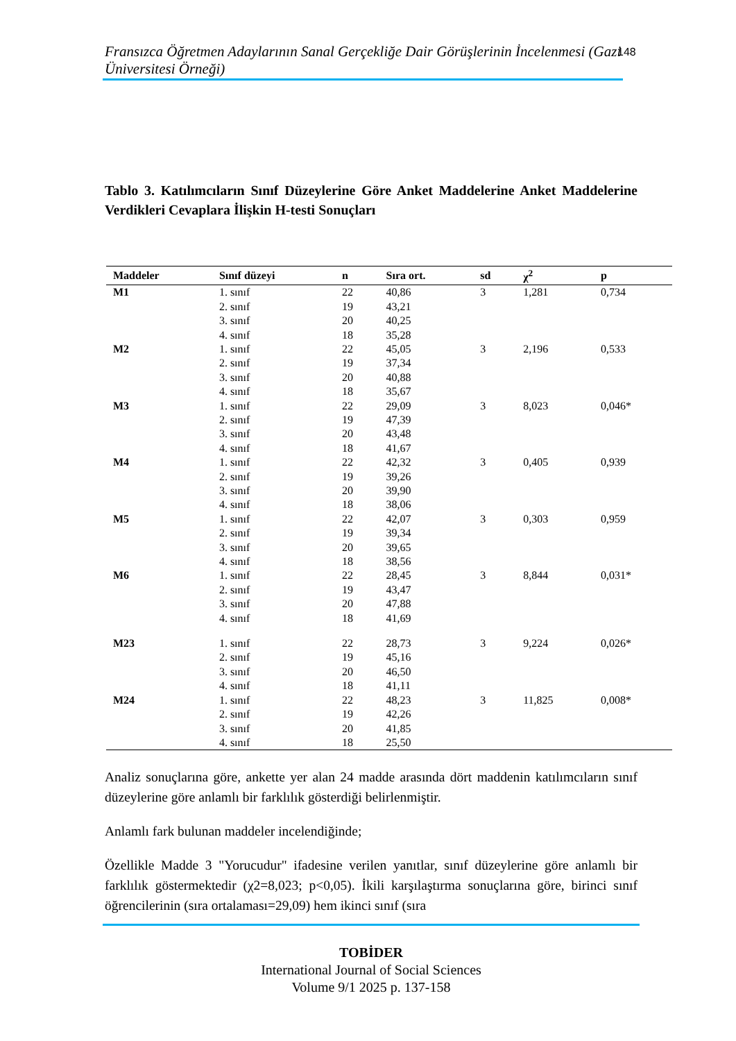Fransızca Öğretmen Adaylarının Sanal Gerçekliğe Dair Görüşlerinin İncelenmesi (Gazi Üniversitesi Örneği)
148
Tablo 3. Katılımcıların Sınıf Düzeylerine Göre Anket Maddelerine Anket Maddelerine Verdikleri Cevaplara İlişkin H-testi Sonuçları
| Maddeler | Sınıf düzeyi | n | Sıra ort. | sd | χ<sup>2</sup> | p |
| --- | --- | --- | --- | --- | --- | --- |
| M1 | 1. sınıf | 22 | 40,86 | 3 | 1,281 | 0,734 |
| | 2. sınıf | 19 | 43,21 | | | |
| | 3. sınıf | 20 | 40,25 | | | |
| | 4. sınıf | 18 | 35,28 | | | |
| M2 | 1. sınıf | 22 | 45,05 | 3 | 2,196 | 0,533 |
| | 2. sınıf | 19 | 37,34 | | | |
| | 3. sınıf | 20 | 40,88 | | | |
| | 4. sınıf | 18 | 35,67 | | | |
| M3 | 1. sınıf | 22 | 29,09 | 3 | 8,023 | 0,046* |
| | 2. sınıf | 19 | 47,39 | | | |
| | 3. sınıf | 20 | 43,48 | | | |
| | 4. sınıf | 18 | 41,67 | | | |
| M4 | 1. sınıf | 22 | 42,32 | 3 | 0,405 | 0,939 |
| | 2. sınıf | 19 | 39,26 | | | |
| | 3. sınıf | 20 | 39,90 | | | |
| | 4. sınıf | 18 | 38,06 | | | |
| M5 | 1. sınıf | 22 | 42,07 | 3 | 0,303 | 0,959 |
| | 2. sınıf | 19 | 39,34 | | | |
| | 3. sınıf | 20 | 39,65 | | | |
| | 4. sınıf | 18 | 38,56 | | | |
| M6 | 1. sınıf | 22 | 28,45 | 3 | 8,844 | 0,031* |
| | 2. sınıf | 19 | 43,47 | | | |
| | 3. sınıf | 20 | 47,88 | | | |
| | 4. sınıf | 18 | 41,69 | | | |
| M23 | 1. sınıf | 22 | 28,73 | 3 | 9,224 | 0,026* |
| | 2. sınıf | 19 | 45,16 | | | |
| | 3. sınıf | 20 | 46,50 | | | |
| | 4. sınıf | 18 | 41,11 | | | |
| M24 | 1. sınıf | 22 | 48,23 | 3 | 11,825 | 0,008* |
| | 2. sınıf | 19 | 42,26 | | | |
| | 3. sınıf | 20 | 41,85 | | | |
| | 4. sınıf | 18 | 25,50 | | | |
Analiz sonuçlarına göre, ankette yer alan 24 madde arasında dört maddenin katılımcıların sınıf düzeylerine göre anlamlı bir farklılık gösterdiği belirlenmiştir.
Anlamlı fark bulunan maddeler incelendiğinde;
Özellikle Madde 3 "Yorucudur" ifadesine verilen yanıtlar, sınıf düzeylerine göre anlamlı bir farklılık göstermektedir (χ2=8,023; p<0,05). İkili karşılaştırma sonuçlarına göre, birinci sınıf öğrencilerinin (sıra ortalaması=29,09) hem ikinci sınıf (sıra
TOBİDER
International Journal of Social Sciences
Volume 9/1 2025 p. 137-158